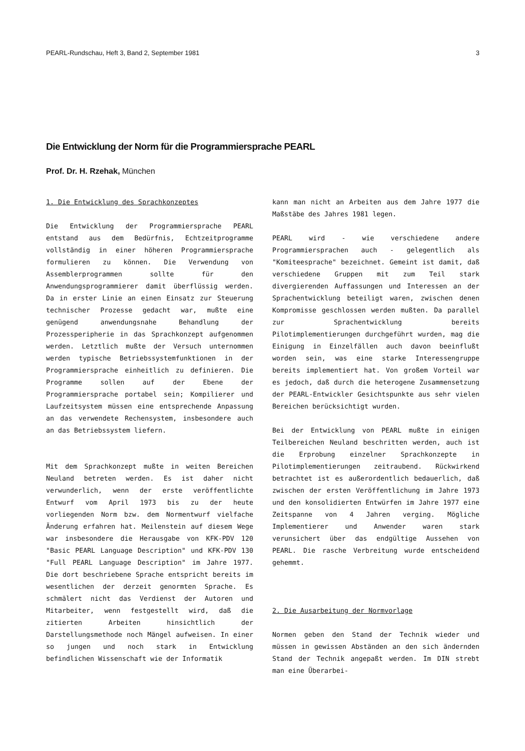PEARL-Rundschau, Heft 3, Band 2, September 1981 3
Die Entwicklung der Norm für die Programmiersprache PEARL
Prof. Dr. H. Rzehak, München
1. Die Entwicklung des Sprachkonzeptes
Die Entwicklung der Programmiersprache PEARL entstand aus dem Bedürfnis, Echtzeitprogramme vollständig in einer höheren Programmiersprache formulieren zu können. Die Verwendung von Assemblerprogrammen sollte für den Anwendungsprogrammierer damit überflüssig werden. Da in erster Linie an einen Einsatz zur Steuerung technischer Prozesse gedacht war, mußte eine genügend anwendungsnahe Behandlung der Prozessperipherie in das Sprachkonzept aufgenommen werden. Letztlich mußte der Versuch unternommen werden typische Betriebssystemfunktionen in der Programmiersprache einheitlich zu definieren. Die Programme sollen auf der Ebene der Programmiersprache portabel sein; Kompilierer und Laufzeitsystem müssen eine entsprechende Anpassung an das verwendete Rechensystem, insbesondere auch an das Betriebssystem liefern.
Mit dem Sprachkonzept mußte in weiten Bereichen Neuland betreten werden. Es ist daher nicht verwunderlich, wenn der erste veröffentlichte Entwurf vom April 1973 bis zu der heute vorliegenden Norm bzw. dem Normentwurf vielfache Änderung erfahren hat. Meilenstein auf diesem Wege war insbesondere die Herausgabe von KFK-PDV 120 "Basic PEARL Language Description" und KFK-PDV 130 "Full PEARL Language Description" im Jahre 1977. Die dort beschriebene Sprache entspricht bereits im wesentlichen der derzeit genormten Sprache. Es schmälert nicht das Verdienst der Autoren und Mitarbeiter, wenn festgestellt wird, daß die zitierten Arbeiten hinsichtlich der Darstellungsmethode noch Mängel aufweisen. In einer so jungen und noch stark in Entwicklung befindlichen Wissenschaft wie der Informatik
kann man nicht an Arbeiten aus dem Jahre 1977 die Maßstäbe des Jahres 1981 legen.
PEARL wird - wie verschiedene andere Programmiersprachen auch - gelegentlich als "Komiteesprache" bezeichnet. Gemeint ist damit, daß verschiedene Gruppen mit zum Teil stark divergierenden Auffassungen und Interessen an der Sprachentwicklung beteiligt waren, zwischen denen Kompromisse geschlossen werden mußten. Da parallel zur Sprachentwicklung bereits Pilotimplementierungen durchgeführt wurden, mag die Einigung in Einzelfällen auch davon beeinflußt worden sein, was eine starke Interessengruppe bereits implementiert hat. Von großem Vorteil war es jedoch, daß durch die heterogene Zusammensetzung der PEARL-Entwickler Gesichtspunkte aus sehr vielen Bereichen berücksichtigt wurden.
Bei der Entwicklung von PEARL mußte in einigen Teilbereichen Neuland beschritten werden, auch ist die Erprobung einzelner Sprachkonzepte in Pilotimplementierungen zeitraubend. Rückwirkend betrachtet ist es außerordentlich bedauerlich, daß zwischen der ersten Veröffentlichung im Jahre 1973 und den konsolidierten Entwürfen im Jahre 1977 eine Zeitspanne von 4 Jahren verging. Mögliche Implementierer und Anwender waren stark verunsichert über das endgültige Aussehen von PEARL. Die rasche Verbreitung wurde entscheidend gehemmt.
2. Die Ausarbeitung der Normvorlage
Normen geben den Stand der Technik wieder und müssen in gewissen Abständen an den sich ändernden Stand der Technik angepaßt werden. Im DIN strebt man eine Überarbei-